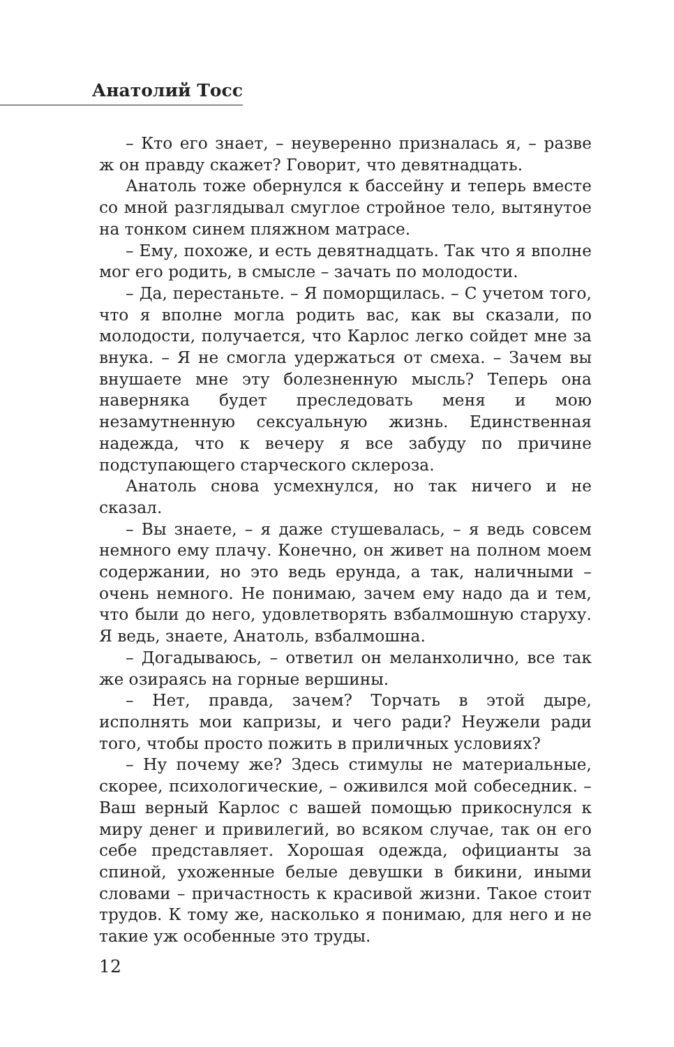Анатолий Тосс
– Кто его знает, – неуверенно призналась я, – разве ж он правду скажет? Говорит, что девятнадцать.
Анатоль тоже обернулся к бассейну и теперь вместе со мной разглядывал смуглое стройное тело, вытянутое на тонком синем пляжном матрасе.
– Ему, похоже, и есть девятнадцать. Так что я вполне мог его родить, в смысле – зачать по молодости.
– Да, перестаньте. – Я поморщилась. – С учетом того, что я вполне могла родить вас, как вы сказали, по молодости, получается, что Карлос легко сойдет мне за внука. – Я не смогла удержаться от смеха. – Зачем вы внушаете мне эту болезненную мысль? Теперь она наверняка будет преследовать меня и мою незамутненную сексуальную жизнь. Единственная надежда, что к вечеру я все забуду по причине подступающего старческого склероза.
Анатоль снова усмехнулся, но так ничего и не сказал.
– Вы знаете, – я даже стушевалась, – я ведь совсем немного ему плачу. Конечно, он живет на полном моем содержании, но это ведь ерунда, а так, наличными – очень немного. Не понимаю, зачем ему надо да и тем, что были до него, удовлетворять взбалмошную старуху. Я ведь, знаете, Анатоль, взбалмошна.
– Догадываюсь, – ответил он меланхолично, все так же озираясь на горные вершины.
– Нет, правда, зачем? Торчать в этой дыре, исполнять мои капризы, и чего ради? Неужели ради того, чтобы просто пожить в приличных условиях?
– Ну почему же? Здесь стимулы не материальные, скорее, психологические, – оживился мой собеседник. – Ваш верный Карлос с вашей помощью прикоснулся к миру денег и привилегий, во всяком случае, так он его себе представляет. Хорошая одежда, официанты за спиной, ухоженные белые девушки в бикини, иными словами – причастность к красивой жизни. Такое стоит трудов. К тому же, насколько я понимаю, для него и не такие уж особенные это труды.
12